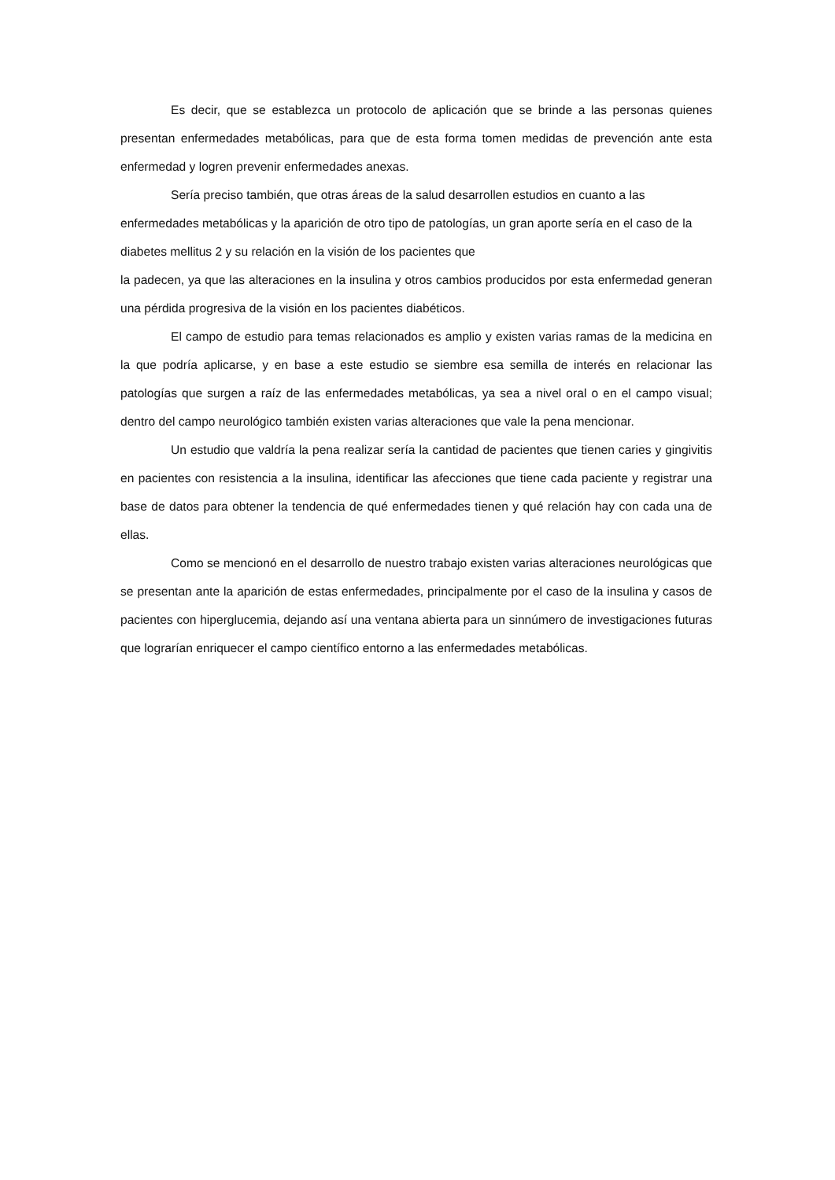Es decir, que se establezca un protocolo de aplicación que se brinde a las personas quienes presentan enfermedades metabólicas, para que de esta forma tomen medidas de prevención ante esta enfermedad y logren prevenir enfermedades anexas.
Sería preciso también, que otras áreas de la salud desarrollen estudios en cuanto a las enfermedades metabólicas y la aparición de otro tipo de patologías, un gran aporte sería en el caso de la diabetes mellitus 2 y su relación en la visión de los pacientes que
la padecen, ya que las alteraciones en la insulina y otros cambios producidos por esta enfermedad generan una pérdida progresiva de la visión en los pacientes diabéticos.
El campo de estudio para temas relacionados es amplio y existen varias ramas de la medicina en la que podría aplicarse, y en base a este estudio se siembre esa semilla de interés en relacionar las patologías que surgen a raíz de las enfermedades metabólicas, ya sea a nivel oral o en el campo visual; dentro del campo neurológico también existen varias alteraciones que vale la pena mencionar.
Un estudio que valdría la pena realizar sería la cantidad de pacientes que tienen caries y gingivitis en pacientes con resistencia a la insulina, identificar las afecciones que tiene cada paciente y registrar una base de datos para obtener la tendencia de qué enfermedades tienen y qué relación hay con cada una de ellas.
Como se mencionó en el desarrollo de nuestro trabajo existen varias alteraciones neurológicas que se presentan ante la aparición de estas enfermedades, principalmente por el caso de la insulina y casos de pacientes con hiperglucemia, dejando así una ventana abierta para un sinnúmero de investigaciones futuras que lograrían enriquecer el campo científico entorno a las enfermedades metabólicas.